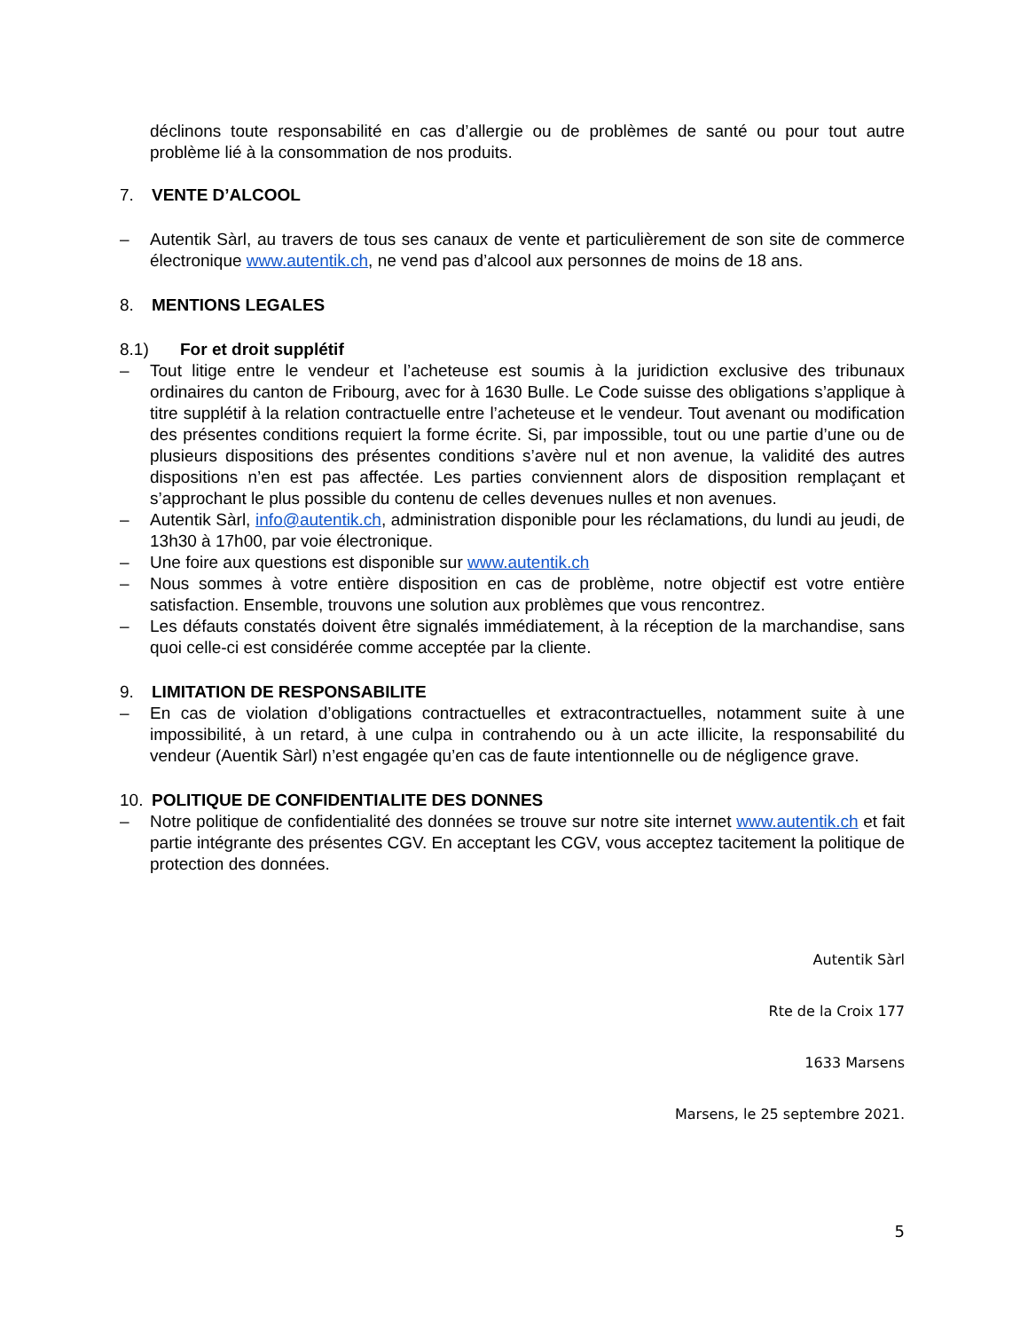déclinons toute responsabilité en cas d’allergie ou de problèmes de santé ou pour tout autre problème lié à la consommation de nos produits.
7. VENTE D’ALCOOL
– Autentik Sàrl, au travers de tous ses canaux de vente et particulièrement de son site de commerce électronique www.autentik.ch, ne vend pas d’alcool aux personnes de moins de 18 ans.
8. MENTIONS LEGALES
8.1) For et droit supplétif
– Tout litige entre le vendeur et l’acheteuse est soumis à la juridiction exclusive des tribunaux ordinaires du canton de Fribourg, avec for à 1630 Bulle. Le Code suisse des obligations s’applique à titre supplétif à la relation contractuelle entre l’acheteuse et le vendeur. Tout avenant ou modification des présentes conditions requiert la forme écrite. Si, par impossible, tout ou une partie d’une ou de plusieurs dispositions des présentes conditions s’avère nul et non avenue, la validité des autres dispositions n’en est pas affectée. Les parties conviennent alors de disposition remplaçant et s’approchant le plus possible du contenu de celles devenues nulles et non avenues.
– Autentik Sàrl, info@autentik.ch, administration disponible pour les réclamations, du lundi au jeudi, de 13h30 à 17h00, par voie électronique.
– Une foire aux questions est disponible sur www.autentik.ch
– Nous sommes à votre entière disposition en cas de problème, notre objectif est votre entière satisfaction. Ensemble, trouvons une solution aux problèmes que vous rencontrez.
– Les défauts constatés doivent être signalés immédiatement, à la réception de la marchandise, sans quoi celle-ci est considérée comme acceptée par la cliente.
9. LIMITATION DE RESPONSABILITE
– En cas de violation d’obligations contractuelles et extracontractuelles, notamment suite à une impossibilité, à un retard, à une culpa in contrahendo ou à un acte illicite, la responsabilité du vendeur (Auentik Sàrl) n’est engagée qu’en cas de faute intentionnelle ou de négligence grave.
10. POLITIQUE DE CONFIDENTIALITE DES DONNES
– Notre politique de confidentialité des données se trouve sur notre site internet www.autentik.ch et fait partie intégrante des présentes CGV. En acceptant les CGV, vous acceptez tacitement la politique de protection des données.
Autentik Sàrl
Rte de la Croix 177
1633 Marsens
Marsens, le 25 septembre 2021.
5